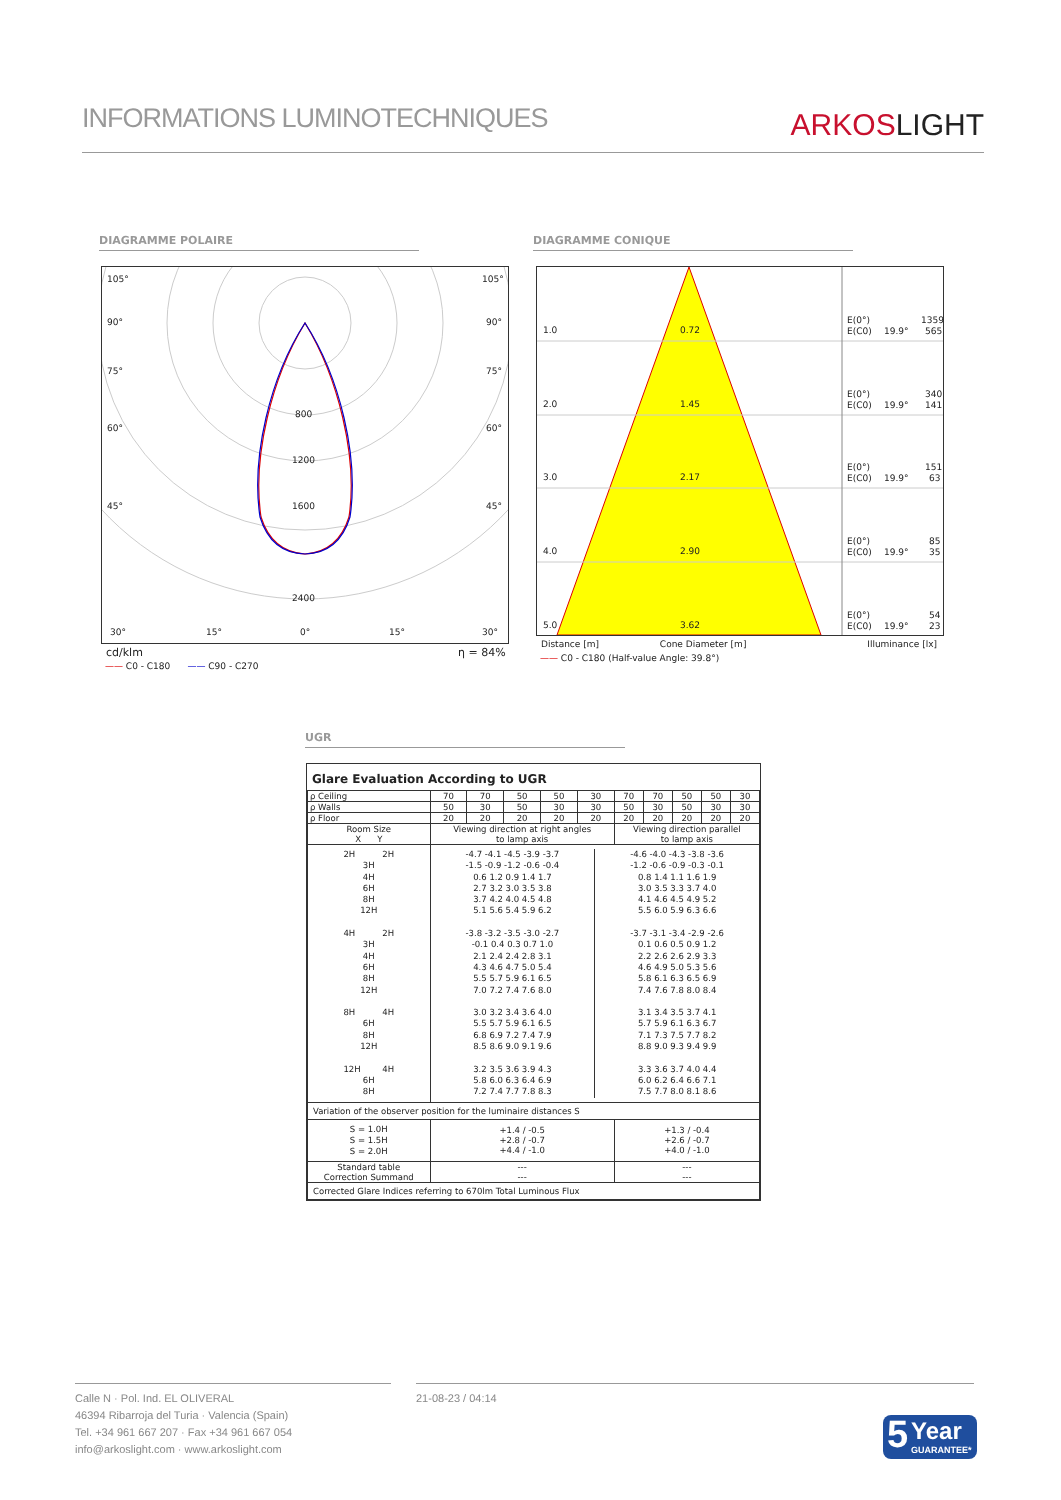INFORMATIONS LUMINOTECHNIQUES
ARKOSLIGHT
DIAGRAMME POLAIRE DIAGRAMME CONIQUE
105°
105°
90°
90°
75°
75°
60°
60°
45°
45°
800
1200
1600
2400
30°
15°
0°
15°
30°
cd/klm η = 84%
—— C0 - C180 —— C90 - C270
1.0
0.72
E(0°)
1359
E(C0)
19.9°
565
2.0
1.45
E(0°)
340
E(C0)
19.9°
141
3.0
2.17
E(0°)
151
E(C0)
19.9°
63
4.0
2.90
E(0°)
85
E(C0)
19.9°
35
5.0
3.62
E(0°)
54
E(C0)
19.9°
23
Distance [m] Cone Diameter [m] Illuminance [lx]
—— C0 - C180 (Half-value Angle: 39.8°)
UGR
Glare Evaluation According to UGR
| ρ Ceiling | 70 | 70 | 50 | 50 | 30 | 70 | 70 | 50 | 50 | 30 |
| ρ Walls | 50 | 30 | 50 | 30 | 30 | 50 | 30 | 50 | 30 | 30 |
| ρ Floor | 20 | 20 | 20 | 20 | 20 | 20 | 20 | 20 | 20 | 20 |
| Room Size X Y | Viewing direction at right angles to lamp axis | | | | | Viewing direction parallel to lamp axis | | | | |
| 2H 2H 3H 4H 6H 8H 12H 4H 2H 3H 4H 6H 8H 12H 8H 4H 6H 8H 12H 12H 4H 6H 8H | / -4.7 -4.1 -4.5 -3.9 -3.7 -1.5 -0.9 -1.2 -0.6 -0.4 0.6 1.2 0.9 1.4 1.7 2.7 3.2 3.0 3.5 3.8 3.7 4.2 4.0 4.5 4.8 5.1 5.6 5.4 5.9 6.2 -3.8 -3.2 -3.5 -3.0 -2.7 -0.1 0.4 0.3 0.7 1.0 2.1 2.4 2.4 2.8 3.1 4.3 4.6 4.7 5.0 5.4 5.5 5.7 5.9 6.1 6.5 7.0 7.2 7.4 7.6 8.0 3.0 3.2 3.4 3.6 4.0 5.5 5.7 5.9 6.1 6.5 6.8 6.9 7.2 7.4 7.9 8.5 8.6 9.0 9.1 9.6 3.2 3.5 3.6 3.9 4.3 5.8 6.0 6.3 6.4 6.9 7.2 7.4 7.7 7.8 8.3 / -4.6 -4.0 -4.3 -3.8 -3.6 -1.2 -0.6 -0.9 -0.3 -0.1 0.8 1.4 1.1 1.6 1.9 3.0 3.5 3.3 3.7 4.0 4.1 4.6 4.5 4.9 5.2 5.5 6.0 5.9 6.3 6.6 -3.7 -3.1 -3.4 -2.9 -2.6 0.1 0.6 0.5 0.9 1.2 2.2 2.6 2.6 2.9 3.3 4.6 4.9 5.0 5.3 5.6 5.8 6.1 6.3 6.5 6.9 7.4 7.6 7.8 8.0 8.4 3.1 3.4 3.5 3.7 4.1 5.7 5.9 6.1 6.3 6.7 7.1 7.3 7.5 7.7 8.2 8.8 9.0 9.3 9.4 9.9 3.3 3.6 3.7 4.0 4.4 6.0 6.2 6.4 6.6 7.1 7.5 7.7 8.0 8.1 8.6 / | | | | | | | | | |
| Variation of the observer position for the luminaire distances S | | | | | | | | | | |
| S = 1.0H S = 1.5H S = 2.0H | +1.4 / -0.5 +2.8 / -0.7 +4.4 / -1.0 | | | | | +1.3 / -0.4 +2.6 / -0.7 +4.0 / -1.0 | | | | |
| Standard table Correction Summand | --- --- | | | | | --- --- | | | | |
| Corrected Glare Indices referring to 670lm Total Luminous Flux | | | | | | | | | | |
Calle N · Pol. Ind. EL OLIVERAL
46394 Ribarroja del Turia · Valencia (Spain)
Tel. +34 961 667 207 · Fax +34 961 667 054
info@arkoslight.com · www.arkoslight.com
21-08-23 / 04:14
5 Year
GUARANTEE*